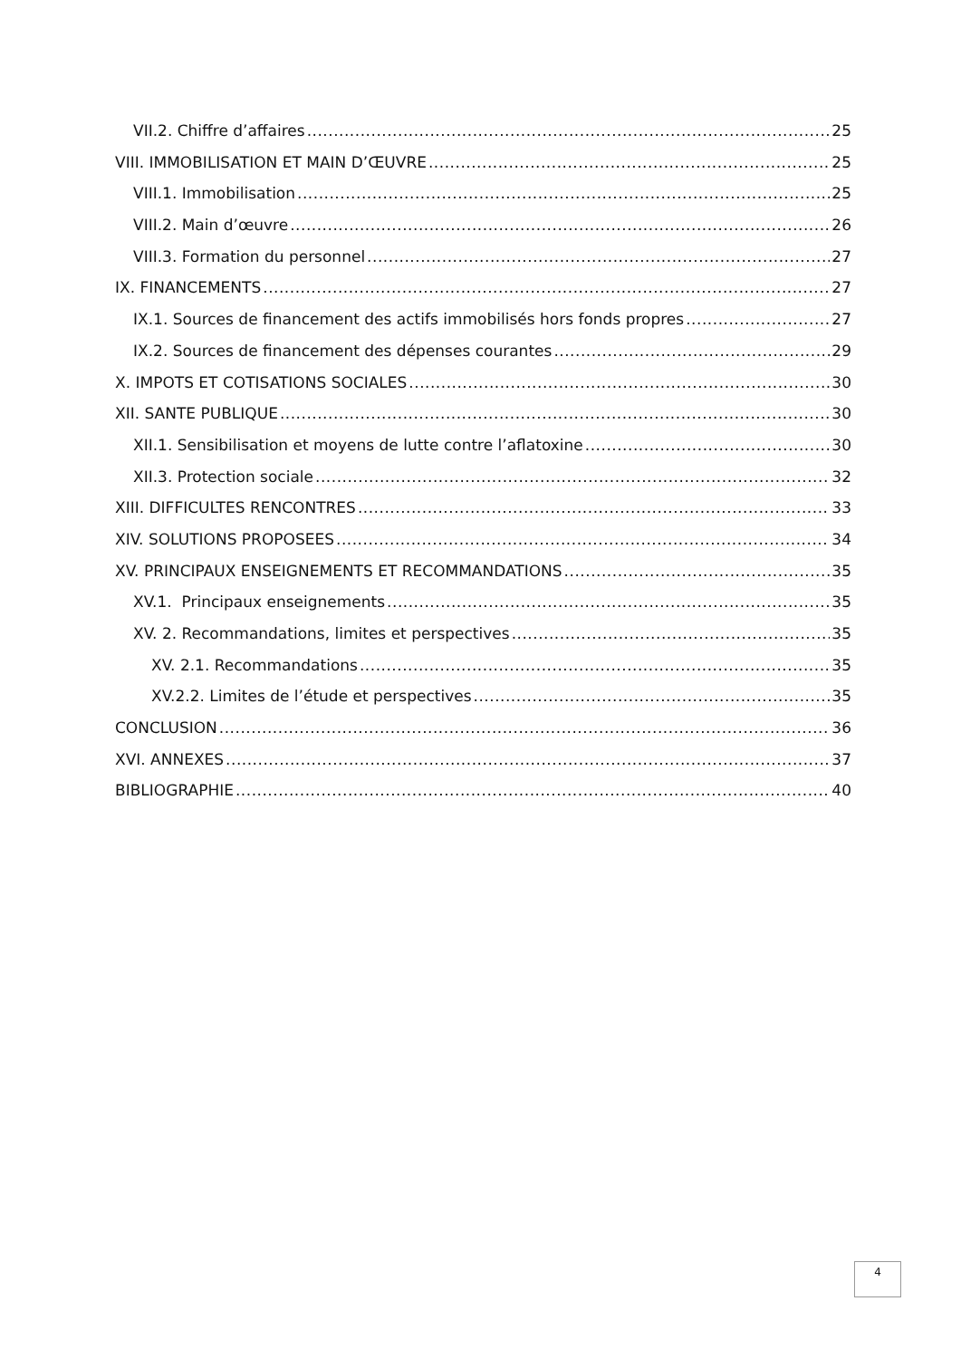VII.2. Chiffre d’affaires 25
VIII. IMMOBILISATION ET MAIN D’ŒUVRE 25
VIII.1. Immobilisation 25
VIII.2. Main d’œuvre 26
VIII.3. Formation du personnel 27
IX. FINANCEMENTS 27
IX.1. Sources de financement des actifs immobilisés hors fonds propres 27
IX.2. Sources de financement des dépenses courantes 29
X. IMPOTS ET COTISATIONS SOCIALES 30
XII. SANTE PUBLIQUE 30
XII.1. Sensibilisation et moyens de lutte contre l’aflatoxine 30
XII.3. Protection sociale 32
XIII. DIFFICULTES RENCONTRES 33
XIV. SOLUTIONS PROPOSEES 34
XV. PRINCIPAUX ENSEIGNEMENTS ET RECOMMANDATIONS 35
XV.1. Principaux enseignements 35
XV. 2. Recommandations, limites et perspectives 35
XV. 2.1. Recommandations 35
XV.2.2. Limites de l’étude et perspectives 35
CONCLUSION 36
XVI. ANNEXES 37
BIBLIOGRAPHIE 40
4